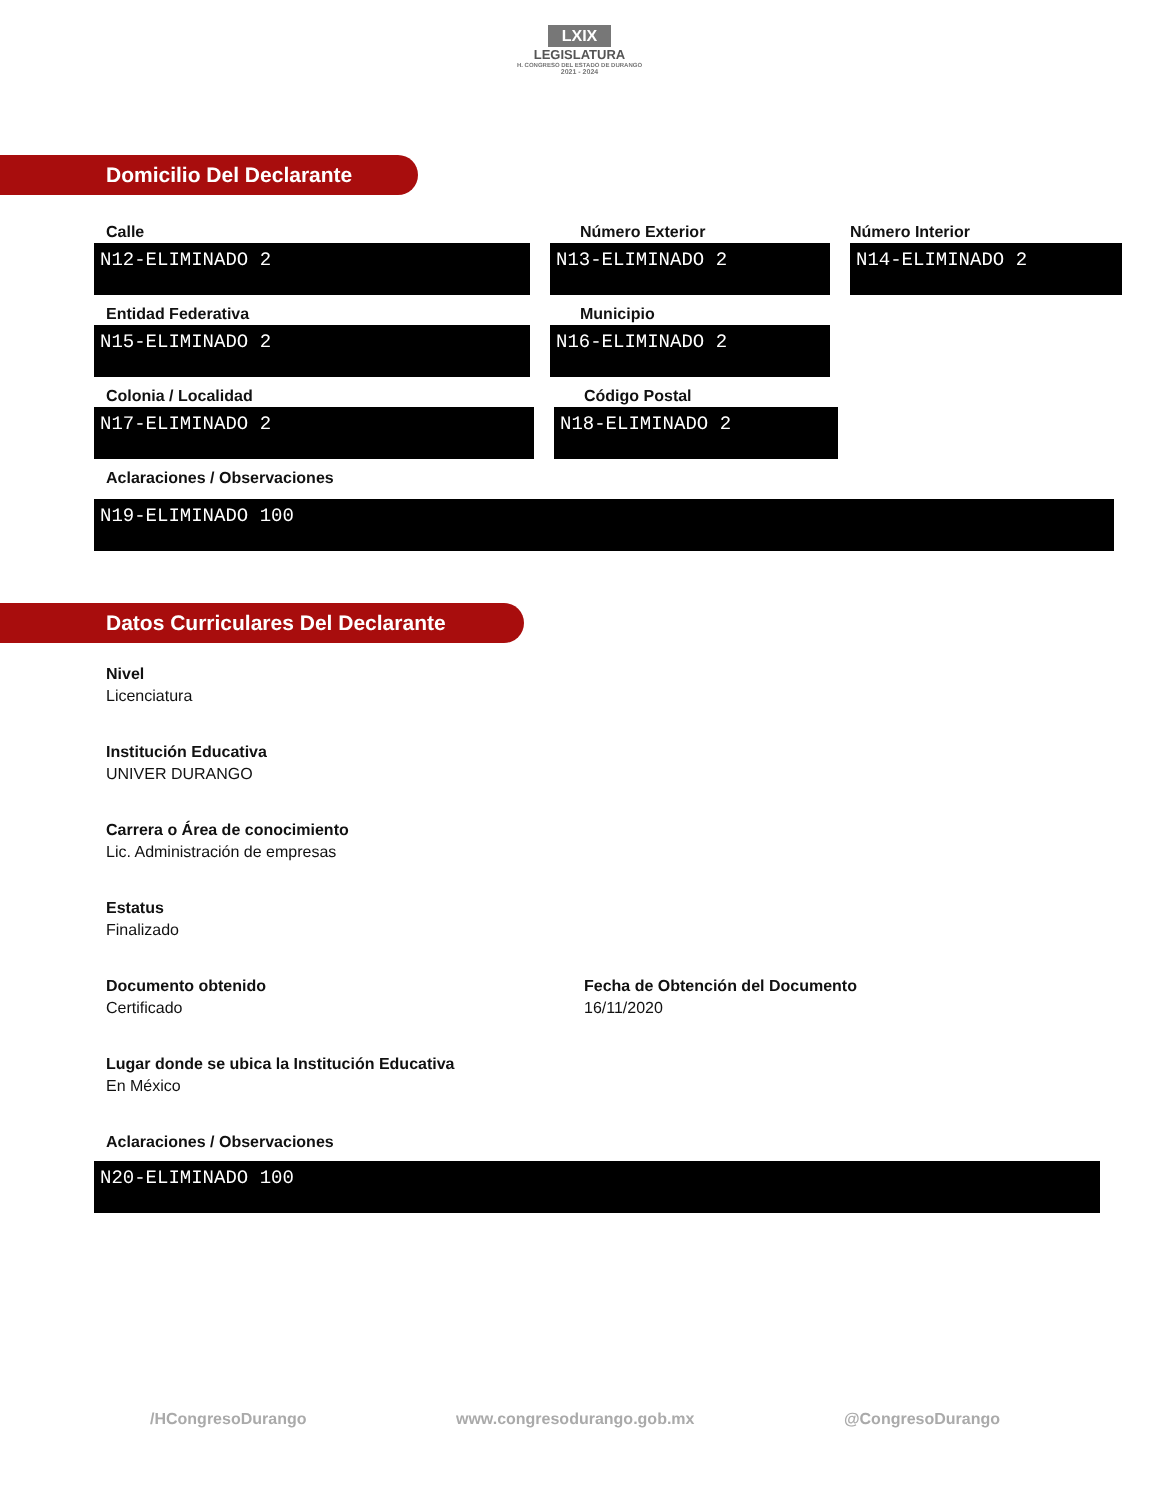LXIX
LEGISLATURA
H. CONGRESO DEL ESTADO DE DURANGO
2021 - 2024
Domicilio Del Declarante
Calle
N12-ELIMINADO 2
Número Exterior
N13-ELIMINADO 2
Número Interior
N14-ELIMINADO 2
Entidad Federativa
N15-ELIMINADO 2
Municipio
N16-ELIMINADO 2
Colonia / Localidad
N17-ELIMINADO 2
Código Postal
N18-ELIMINADO 2
Aclaraciones / Observaciones
N19-ELIMINADO 100
Datos Curriculares Del Declarante
Nivel
Licenciatura
Institución Educativa
UNIVER DURANGO
Carrera o Área de conocimiento
Lic. Administración de empresas
Estatus
Finalizado
Documento obtenido
Certificado
Fecha de Obtención del Documento
16/11/2020
Lugar donde se ubica la Institución Educativa
En México
Aclaraciones / Observaciones
N20-ELIMINADO 100
/HCongresoDurango www.congresodurango.gob.mx @CongresoDurango